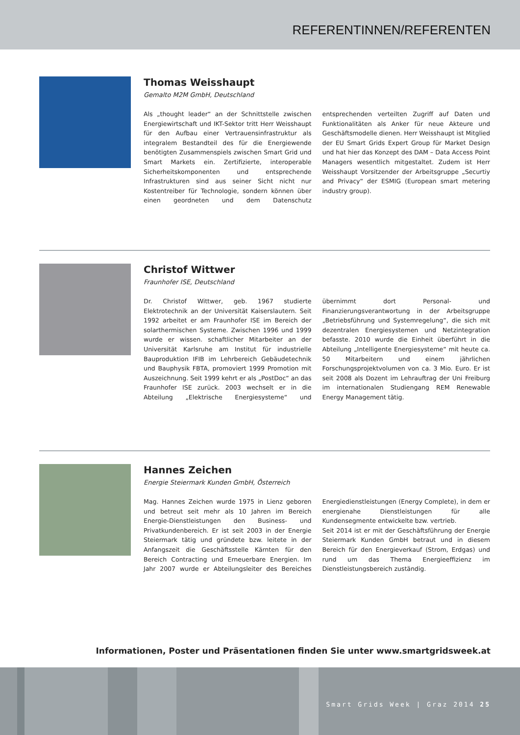REFERENTINNEN/REFERENTEN
Thomas Weisshaupt
Gemalto M2M GmbH, Deutschland
Als „thought leader“ an der Schnittstelle zwischen Energiewirtschaft und IKT-Sektor tritt Herr Weisshaupt für den Aufbau einer Vertrauensinfrastruktur als integralem Bestandteil des für die Energiewende benötigten Zusammenspiels zwischen Smart Grid und Smart Markets ein. Zertifizierte, interoperable Sicherheitskomponenten und entsprechende Infrastrukturen sind aus seiner Sicht nicht nur Kostentreiber für Technologie, sondern können über einen geordneten und dem Datenschutz entsprechenden verteilten Zugriff auf Daten und Funktionalitäten als Anker für neue Akteure und Geschäftsmodelle dienen. Herr Weisshaupt ist Mitglied der EU Smart Grids Expert Group für Market Design und hat hier das Konzept des DAM – Data Access Point Managers wesentlich mitgestaltet. Zudem ist Herr Weisshaupt Vorsitzender der Arbeitsgruppe „Securtiy and Privacy“ der ESMIG (European smart metering industry group).
Christof Wittwer
Fraunhofer ISE, Deutschland
Dr. Christof Wittwer, geb. 1967 studierte Elektrotechnik an der Universität Kaiserslautern. Seit 1992 arbeitet er am Fraunhofer ISE im Bereich der solarthermischen Systeme. Zwischen 1996 und 1999 wurde er wissen. schaftlicher Mitarbeiter an der Universität Karlsruhe am Institut für industrielle Bauproduktion IFIB im Lehrbereich Gebäudetechnik und Bauphysik FBTA, promoviert 1999 Promotion mit Auszeichnung. Seit 1999 kehrt er als „PostDoc“ an das Fraunhofer ISE zurück. 2003 wechselt er in die Abteilung „Elektrische Energiesysteme“ und übernimmt dort Personal- und Finanzierungsverantwortung in der Arbeitsgruppe „Betriebsführung und Systemregelung“, die sich mit dezentralen Energiesystemen und Netzintegration befasste. 2010 wurde die Einheit überführt in die Abteilung „Intelligente Energiesysteme“ mit heute ca. 50 Mitarbeitern und einem jährlichen Forschungsprojektvolumen von ca. 3 Mio. Euro. Er ist seit 2008 als Dozent im Lehrauftrag der Uni Freiburg im internationalen Studiengang REM Renewable Energy Management tätig.
Hannes Zeichen
Energie Steiermark Kunden GmbH, Österreich
Mag. Hannes Zeichen wurde 1975 in Lienz geboren und betreut seit mehr als 10 Jahren im Bereich Energie-Dienstleistungen den Business- und Privatkundenbereich. Er ist seit 2003 in der Energie Steiermark tätig und gründete bzw. leitete in der Anfangszeit die Geschäftsstelle Kärnten für den Bereich Contracting und Erneuerbare Energien. Im Jahr 2007 wurde er Abteilungsleiter des Bereiches Energiedienstleistungen (Energy Complete), in dem er energienahe Dienstleistungen für alle Kundensegmente entwickelte bzw. vertrieb.
Seit 2014 ist er mit der Geschäftsführung der Energie Steiermark Kunden GmbH betraut und in diesem Bereich für den Energieverkauf (Strom, Erdgas) und rund um das Thema Energieeffizienz im Dienstleistungsbereich zuständig.
Informationen, Poster und Präsentationen finden Sie unter www.smartgridsweek.at
Smart Grids Week | Graz 2014 25